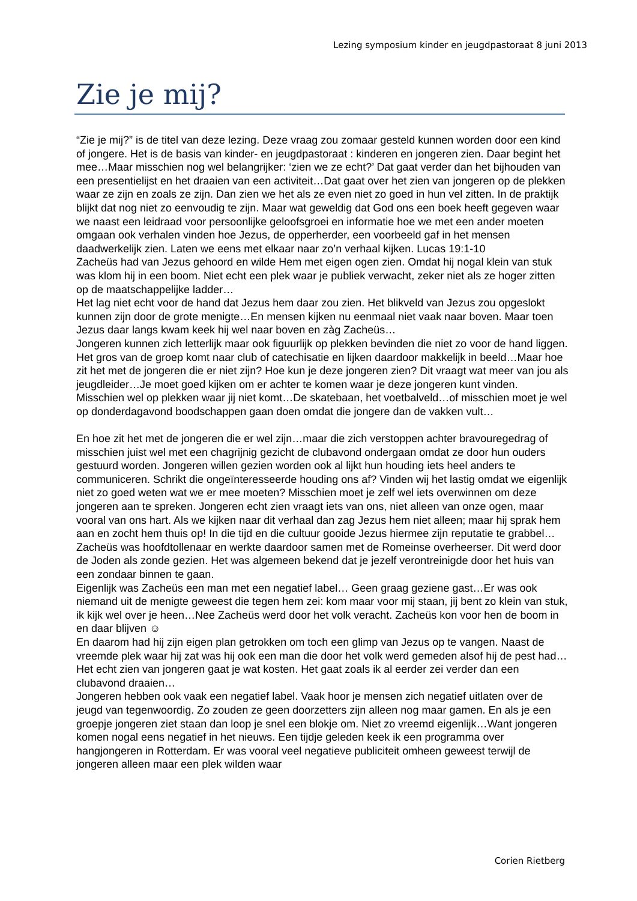Lezing symposium kinder en jeugdpastoraat 8 juni 2013
Zie je mij?
“Zie je mij?” is de titel van deze lezing. Deze vraag zou zomaar gesteld kunnen worden door een kind of jongere. Het is de basis van kinder- en jeugdpastoraat : kinderen en jongeren zien. Daar begint het mee…Maar misschien nog wel belangrijker: ‘zien we ze echt?’ Dat gaat verder dan het bijhouden van een presentielijst en het draaien van een activiteit…Dat gaat over het zien van jongeren op de plekken waar ze zijn en zoals ze zijn. Dan zien we het als ze even niet zo goed in hun vel zitten. In de praktijk blijkt dat nog niet zo eenvoudig te zijn. Maar wat geweldig dat God ons een boek heeft gegeven waar we naast een leidraad voor persoonlijke geloofsgroei en informatie hoe we met een ander moeten omgaan ook verhalen vinden hoe Jezus, de opperherder, een voorbeeld gaf in het mensen daadwerkelijk zien. Laten we eens met elkaar naar zo’n verhaal kijken. Lucas 19:1-10
Zacheüs had van Jezus gehoord en wilde Hem met eigen ogen zien. Omdat hij nogal klein van stuk was klom hij in een boom. Niet echt een plek waar je publiek verwacht, zeker niet als ze hoger zitten op de maatschappelijke ladder…
Het lag niet echt voor de hand dat Jezus hem daar zou zien. Het blikveld van Jezus zou opgeslokt kunnen zijn door de grote menigte…En mensen kijken nu eenmaal niet vaak naar boven. Maar toen Jezus daar langs kwam keek hij wel naar boven en zàg Zacheüs…
Jongeren kunnen zich letterlijk maar ook figuurlijk op plekken bevinden die niet zo voor de hand liggen. Het gros van de groep komt naar club of catechisatie en lijken daardoor makkelijk in beeld…Maar hoe zit het met de jongeren die er niet zijn? Hoe kun je deze jongeren zien? Dit vraagt wat meer van jou als jeugdleider…Je moet goed kijken om er achter te komen waar je deze jongeren kunt vinden. Misschien wel op plekken waar jij niet komt…De skatebaan, het voetbalveld…of misschien moet je wel op donderdagavond boodschappen gaan doen omdat die jongere dan de vakken vult…
En hoe zit het met de jongeren die er wel zijn…maar die zich verstoppen achter bravouregedrag of misschien juist wel met een chagrijnig gezicht de clubavond ondergaan omdat ze door hun ouders gestuurd worden. Jongeren willen gezien worden ook al lijkt hun houding iets heel anders te communiceren. Schrikt die ongeïnteresseerde houding ons af? Vinden wij het lastig omdat we eigenlijk niet zo goed weten wat we er mee moeten? Misschien moet je zelf wel iets overwinnen om deze jongeren aan te spreken. Jongeren echt zien vraagt iets van ons, niet alleen van onze ogen, maar vooral van ons hart. Als we kijken naar dit verhaal dan zag Jezus hem niet alleen; maar hij sprak hem aan en zocht hem thuis op! In die tijd en die cultuur gooide Jezus hiermee zijn reputatie te grabbel…
Zacheüs was hoofdtollenaar en werkte daardoor samen met de Romeinse overheerser. Dit werd door de Joden als zonde gezien. Het was algemeen bekend dat je jezelf verontreinigde door het huis van een zondaar binnen te gaan.
Eigenlijk was Zacheüs een man met een negatief label… Geen graag geziene gast…Er was ook niemand uit de menigte geweest die tegen hem zei: kom maar voor mij staan, jij bent zo klein van stuk, ik kijk wel over je heen…Nee Zacheüs werd door het volk veracht. Zacheüs kon voor hen de boom in en daar blijven ☺
En daarom had hij zijn eigen plan getrokken om toch een glimp van Jezus op te vangen. Naast de vreemde plek waar hij zat was hij ook een man die door het volk werd gemeden alsof hij de pest had…
Het echt zien van jongeren gaat je wat kosten. Het gaat zoals ik al eerder zei verder dan een clubavond draaien…
Jongeren hebben ook vaak een negatief label. Vaak hoor je mensen zich negatief uitlaten over de jeugd van tegenwoordig. Zo zouden ze geen doorzetters zijn alleen nog maar gamen. En als je een groepje jongeren ziet staan dan loop je snel een blokje om. Niet zo vreemd eigenlijk…Want jongeren komen nogal eens negatief in het nieuws. Een tijdje geleden keek ik een programma over hangjongeren in Rotterdam. Er was vooral veel negatieve publiciteit omheen geweest terwijl de jongeren alleen maar een plek wilden waar
Corien Rietberg